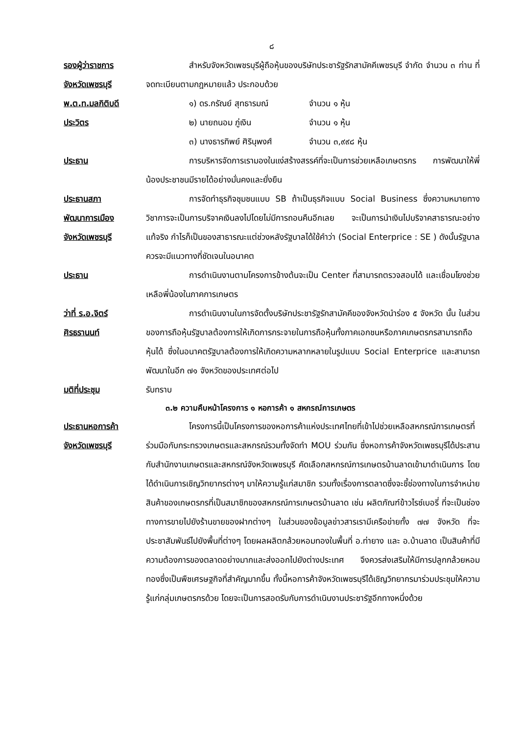๘
รองผู้ว่าราชการ
จังหวัดเพชรบุรี
พ.ต.ท.มลกิติบดี
ประวิตร
สำหรับจังหวัดเพชรบุรีผู้ถือหุ้นของบริษัทประชารัฐรักสามัคคีเพชรบุรี จำกัด จำนวน ๓ ท่าน ที่จดทะเบียนตามกฎหมายแล้ว ประกอบด้วย
๑) ดร.กรัณย์ สุทธารมณ์ จำนวน ๑ หุ้น
๒) นายถนอม ภู่เงิน จำนวน ๑ หุ้น
๓) นางธารทิพย์ ศิรินุพงศ์ จำนวน ๓,๙๙๘ หุ้น
ประธาน การบริหารจัดการเรามองในแง่สร้างสรรค์ที่จะเป็นการช่วยเหลือเกษตรกร การพัฒนาให้พี่น้องประชาชนมีรายได้อย่างมั่นคงและยั่งยืน
ประธานสภา
พัฒนาการเมือง
จังหวัดเพชรบุรี
การจัดทำธุรกิจชุมชนแบบ SB ถ้าเป็นธุรกิจแบบ Social Business ซึ่งความหมายทางวิชาการจะเป็นการบริจาคเงินลงไปโดยไม่มีการถอนคืนอีกเลย จะเป็นการนำเงินไปบริจาคสาธารณะอย่างแท้จริง กำไรก็เป็นของสาธารณะแต่ช่วงหลังรัฐบาลได้ใช้คำว่า (Social Enterprice : SE ) ดังนั้นรัฐบาลควรจะมีแนวทางที่ชัดเจนในอนาคต
ประธาน การดำเนินงานตามโครงการข้างต้นจะเป็น Center ที่สามารถตรวจสอบได้ และเชื่อมโยงช่วยเหลือพี่น้องในภาคการเกษตร
ว่าที่ ร.อ.จิตร์
ศิรธรานนท์
การดำเนินงานในการจัดตั้งบริษัทประชารัฐรักสามัคคีของจังหวัดนำร่อง ๕ จังหวัด นั้น ในส่วนของการถือหุ้นรัฐบาลต้องการให้เกิดการกระจายในการถือหุ้นทั้งภาคเอกชนหรือภาคเกษตรกรสามารถถือหุ้นได้ ซึ่งในอนาคตรัฐบาลต้องการให้เกิดความหลากหลายในรูปแบบ Social Enterprice และสามารถพัฒนาในอีก ๗๑ จังหวัดของประเทศต่อไป
มติที่ประชุม รับทราบ
๓.๒ ความคืบหน้าโครงการ ๑ หอการค้า ๑ สหกรณ์การเกษตร
ประธานหอการค้า
จังหวัดเพชรบุรี
โครงการนี้เป็นโครงการของหอการค้าแห่งประเทศไทยที่เข้าไปช่วยเหลือสหกรณ์การเกษตรที่ร่วมมือกับกระทรวงเกษตรและสหกรณ์รวมทั้งจัดทำ MOU ร่วมกัน ซึ่งหอการค้าจังหวัดเพชรบุรีได้ประสานกับสำนักงานเกษตรและสหกรณ์จังหวัดเพชรบุรี คัดเลือกสหกรณ์การเกษตรบ้านลาดเข้ามาดำเนินการ โดยได้ดำเนินการเชิญวิทยากรต่างๆ มาให้ความรู้แก่สมาชิก รวมทั้งเรื่องการตลาดซึ่งจะชี้ช่องทางในการจำหน่ายสินค้าของเกษตรกรที่เป็นสมาชิกของสหกรณ์การเกษตรบ้านลาด เช่น ผลิตภัณฑ์ข้าวไรซ์เบอรี่ ที่จะเป็นช่องทางการขายไปยังร้านขายของฝากต่างๆ ในส่วนของข้อมูลข่าวสารเรามีเครือข่ายทั้ง ๗๗ จังหวัด ที่จะประชาสัมพันธ์ไปยังพื้นที่ต่างๆ โดยผลผลิตกล้วยหอมทองในพื้นที่ อ.ท่ายาง และ อ.บ้านลาด เป็นสินค้าที่มีความต้องการของตลาดอย่างมากและส่งออกไปยังต่างประเทศ จึงควรส่งเสริมให้มีการปลูกกล้วยหอมทองซึ่งเป็นพืชเศรษฐกิจที่สำคัญมากขึ้น ทั้งนี้หอการค้าจังหวัดเพชรบุรีได้เชิญวิทยากรมาร่วมประชุมให้ความรู้แก่กลุ่มเกษตรกรด้วย โดยจะเป็นการสอดรับกับการดำเนินงานประชารัฐอีกทางหนึ่งด้วย